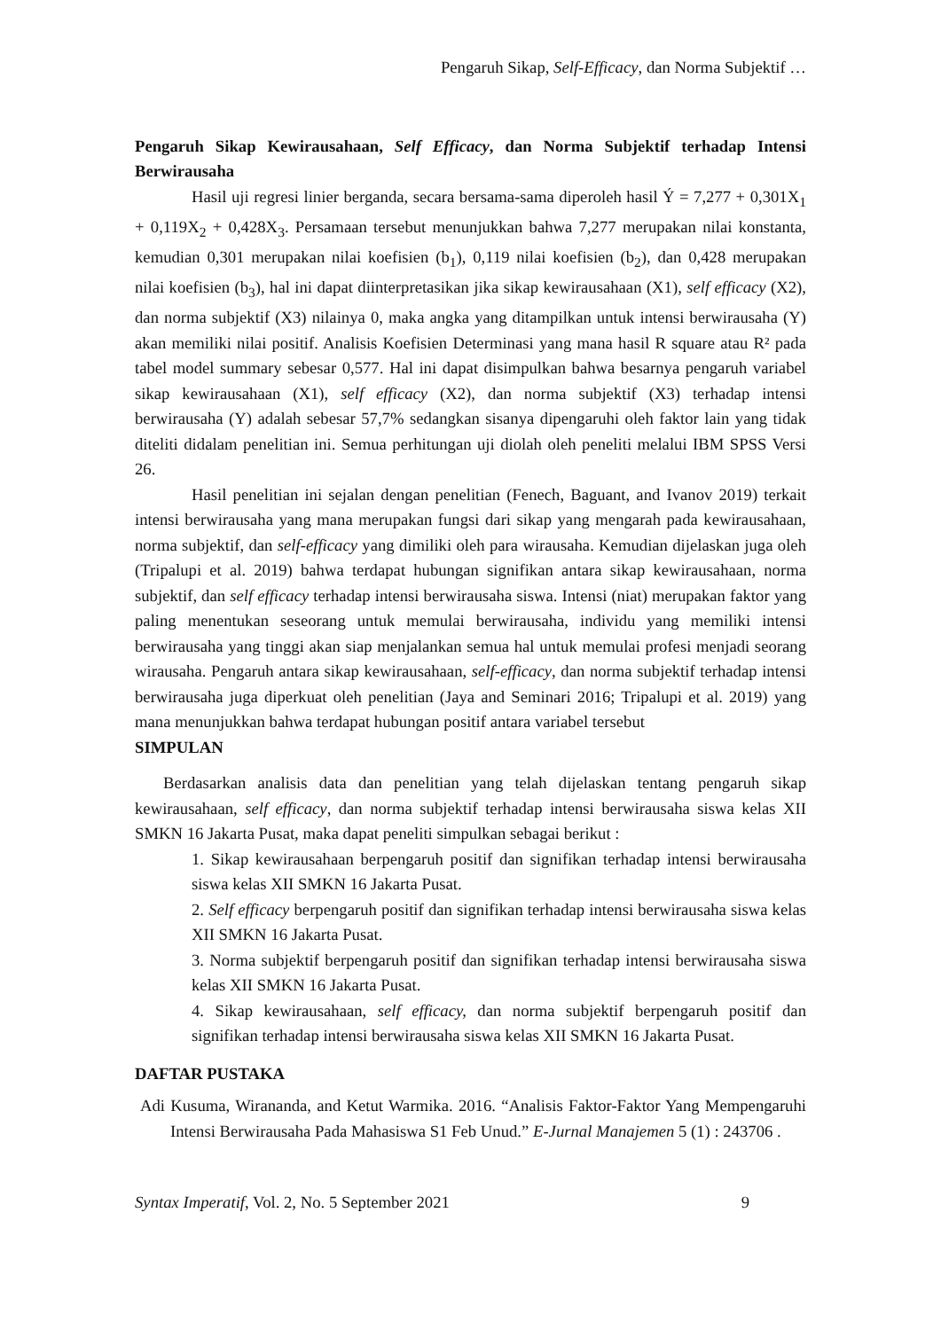Pengaruh Sikap, Self-Efficacy, dan Norma Subjektif …
Pengaruh Sikap Kewirausahaan, Self Efficacy, dan Norma Subjektif terhadap Intensi Berwirausaha
Hasil uji regresi linier berganda, secara bersama-sama diperoleh hasil Ý = 7,277 + 0,301X<sub>1</sub> + 0,119X<sub>2</sub> + 0,428X<sub>3</sub>. Persamaan tersebut menunjukkan bahwa 7,277 merupakan nilai konstanta, kemudian 0,301 merupakan nilai koefisien (b<sub>1</sub>), 0,119 nilai koefisien (b<sub>2</sub>), dan 0,428 merupakan nilai koefisien (b<sub>3</sub>), hal ini dapat diinterpretasikan jika sikap kewirausahaan (X1), self efficacy (X2), dan norma subjektif (X3) nilainya 0, maka angka yang ditampilkan untuk intensi berwirausaha (Y) akan memiliki nilai positif. Analisis Koefisien Determinasi yang mana hasil R square atau R² pada tabel model summary sebesar 0,577. Hal ini dapat disimpulkan bahwa besarnya pengaruh variabel sikap kewirausahaan (X1), self efficacy (X2), dan norma subjektif (X3) terhadap intensi berwirausaha (Y) adalah sebesar 57,7% sedangkan sisanya dipengaruhi oleh faktor lain yang tidak diteliti didalam penelitian ini. Semua perhitungan uji diolah oleh peneliti melalui IBM SPSS Versi 26.
Hasil penelitian ini sejalan dengan penelitian (Fenech, Baguant, and Ivanov 2019) terkait intensi berwirausaha yang mana merupakan fungsi dari sikap yang mengarah pada kewirausahaan, norma subjektif, dan self-efficacy yang dimiliki oleh para wirausaha. Kemudian dijelaskan juga oleh (Tripalupi et al. 2019) bahwa terdapat hubungan signifikan antara sikap kewirausahaan, norma subjektif, dan self efficacy terhadap intensi berwirausaha siswa. Intensi (niat) merupakan faktor yang paling menentukan seseorang untuk memulai berwirausaha, individu yang memiliki intensi berwirausaha yang tinggi akan siap menjalankan semua hal untuk memulai profesi menjadi seorang wirausaha. Pengaruh antara sikap kewirausahaan, self-efficacy, dan norma subjektif terhadap intensi berwirausaha juga diperkuat oleh penelitian (Jaya and Seminari 2016; Tripalupi et al. 2019) yang mana menunjukkan bahwa terdapat hubungan positif antara variabel tersebut
SIMPULAN
Berdasarkan analisis data dan penelitian yang telah dijelaskan tentang pengaruh sikap kewirausahaan, self efficacy, dan norma subjektif terhadap intensi berwirausaha siswa kelas XII SMKN 16 Jakarta Pusat, maka dapat peneliti simpulkan sebagai berikut :
1. Sikap kewirausahaan berpengaruh positif dan signifikan terhadap intensi berwirausaha siswa kelas XII SMKN 16 Jakarta Pusat.
2. Self efficacy berpengaruh positif dan signifikan terhadap intensi berwirausaha siswa kelas XII SMKN 16 Jakarta Pusat.
3. Norma subjektif berpengaruh positif dan signifikan terhadap intensi berwirausaha siswa kelas XII SMKN 16 Jakarta Pusat.
4. Sikap kewirausahaan, self efficacy, dan norma subjektif berpengaruh positif dan signifikan terhadap intensi berwirausaha siswa kelas XII SMKN 16 Jakarta Pusat.
DAFTAR PUSTAKA
Adi Kusuma, Wirananda, and Ketut Warmika. 2016. “Analisis Faktor-Faktor Yang Mempengaruhi Intensi Berwirausaha Pada Mahasiswa S1 Feb Unud.” E-Jurnal Manajemen 5 (1) : 243706 .
Syntax Imperatif, Vol. 2, No. 5 September 2021 9